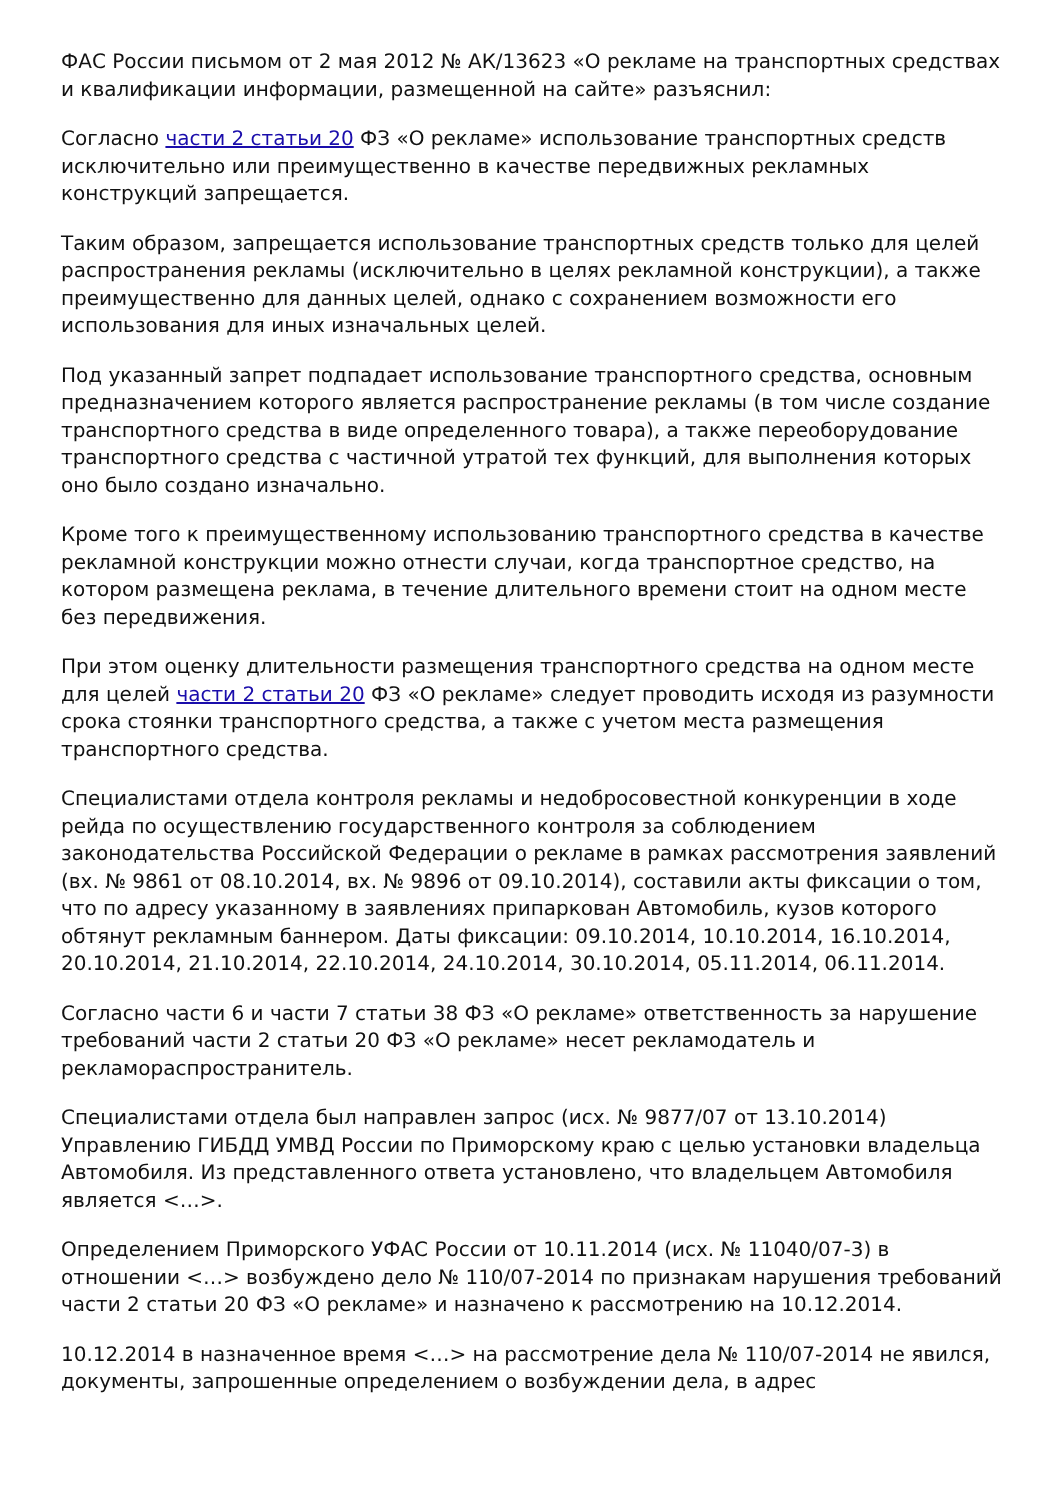ФАС России письмом от 2 мая 2012 № АК/13623 «О рекламе на транспортных средствах и квалификации информации, размещенной на сайте» разъяснил:
Согласно части 2 статьи 20 ФЗ «О рекламе» использование транспортных средств исключительно или преимущественно в качестве передвижных рекламных конструкций запрещается.
Таким образом, запрещается использование транспортных средств только для целей распространения рекламы (исключительно в целях рекламной конструкции), а также преимущественно для данных целей, однако с сохранением возможности его использования для иных изначальных целей.
Под указанный запрет подпадает использование транспортного средства, основным предназначением которого является распространение рекламы (в том числе создание транспортного средства в виде определенного товара), а также переоборудование транспортного средства с частичной утратой тех функций, для выполнения которых оно было создано изначально.
Кроме того к преимущественному использованию транспортного средства в качестве рекламной конструкции можно отнести случаи, когда транспортное средство, на котором размещена реклама, в течение длительного времени стоит на одном месте без передвижения.
При этом оценку длительности размещения транспортного средства на одном месте для целей части 2 статьи 20 ФЗ «О рекламе» следует проводить исходя из разумности срока стоянки транспортного средства, а также с учетом места размещения транспортного средства.
Специалистами отдела контроля рекламы и недобросовестной конкуренции в ходе рейда по осуществлению государственного контроля за соблюдением законодательства Российской Федерации о рекламе в рамках рассмотрения заявлений (вх. № 9861 от 08.10.2014, вх. № 9896 от 09.10.2014), составили акты фиксации о том, что по адресу указанному в заявлениях припаркован Автомобиль, кузов которого обтянут рекламным баннером. Даты фиксации: 09.10.2014, 10.10.2014, 16.10.2014, 20.10.2014, 21.10.2014, 22.10.2014, 24.10.2014, 30.10.2014, 05.11.2014, 06.11.2014.
Согласно части 6 и части 7 статьи 38 ФЗ «О рекламе» ответственность за нарушение требований части 2 статьи 20 ФЗ «О рекламе» несет рекламодатель и рекламораспространитель.
Специалистами отдела был направлен запрос (исх. № 9877/07 от 13.10.2014) Управлению ГИБДД УМВД России по Приморскому краю с целью установки владельца Автомобиля. Из представленного ответа установлено, что владельцем Автомобиля является <…>.
Определением Приморского УФАС России от 10.11.2014 (исх. № 11040/07-3) в отношении <…> возбуждено дело № 110/07-2014 по признакам нарушения требований части 2 статьи 20 ФЗ «О рекламе» и назначено к рассмотрению на 10.12.2014.
10.12.2014 в назначенное время <…> на рассмотрение дела № 110/07-2014 не явился, документы, запрошенные определением о возбуждении дела, в адрес